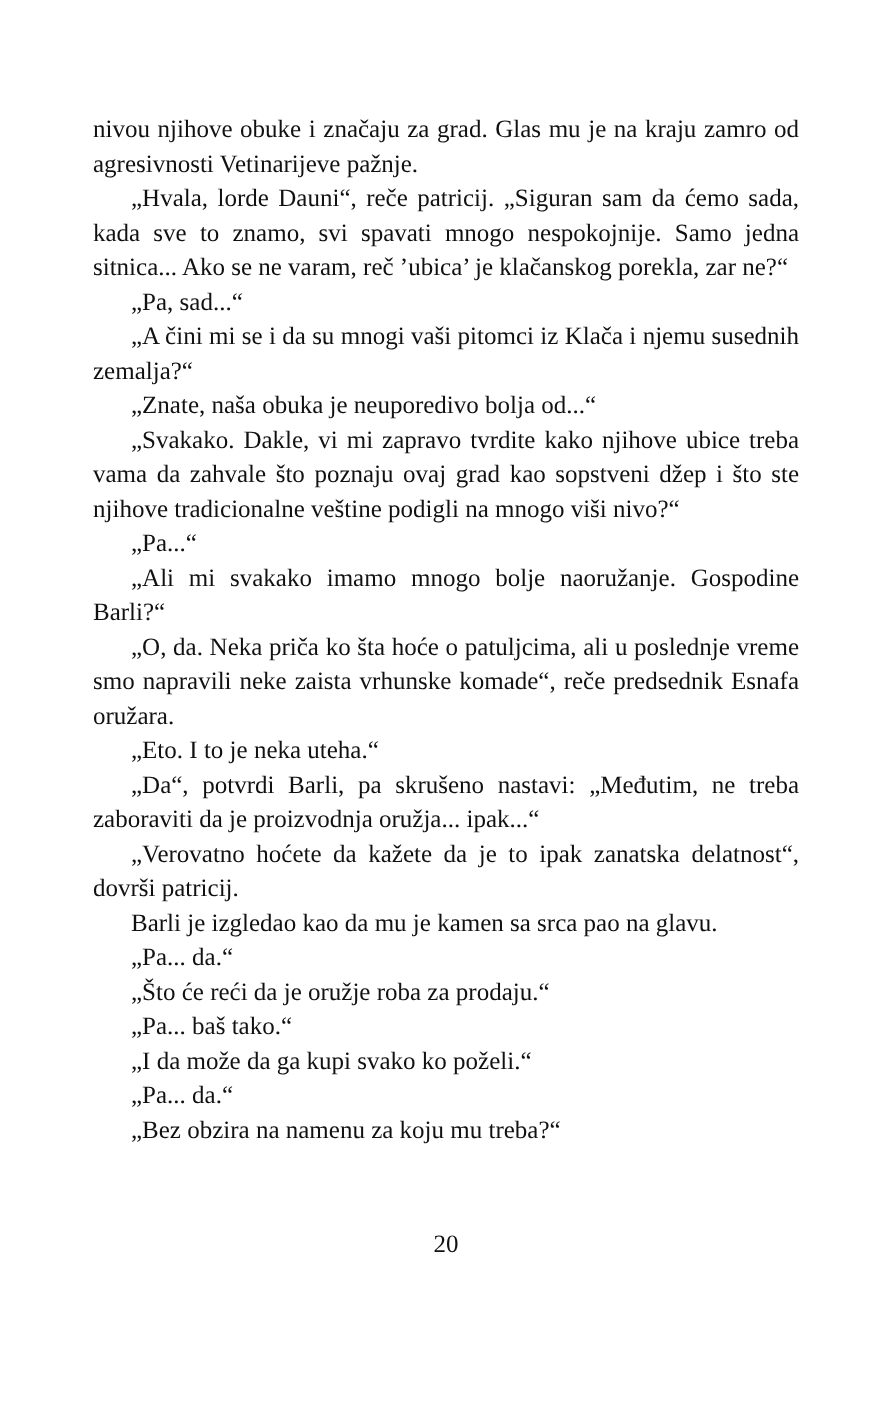nivou njihove obuke i značaju za grad. Glas mu je na kraju zamro od agresivnosti Vetinarijeve pažnje.
„Hvala, lorde Dauni“, reče patricij. „Siguran sam da ćemo sada, kada sve to znamo, svi spavati mnogo nespokojnije. Samo jedna sitnica... Ako se ne varam, reč ’ubica’ je klačanskog porekla, zar ne?“
„Pa, sad...“
„A čini mi se i da su mnogi vaši pitomci iz Klača i njemu susednih zemalja?“
„Znate, naša obuka je neuporedivo bolja od...“
„Svakako. Dakle, vi mi zapravo tvrdite kako njihove ubice treba vama da zahvale što poznaju ovaj grad kao sopstveni džep i što ste njihove tradicionalne veštine podigli na mnogo viši nivo?“
„Pa...“
„Ali mi svakako imamo mnogo bolje naoružanje. Gospodine Barli?“
„O, da. Neka priča ko šta hoće o patuljcima, ali u poslednje vreme smo napravili neke zaista vrhunske komade“, reče predsednik Esnafa oružara.
„Eto. I to je neka uteha.“
„Da“, potvrdi Barli, pa skrušeno nastavi: „Međutim, ne treba zaboraviti da je proizvodnja oružja... ipak...“
„Verovatno hoćete da kažete da je to ipak zanatska delatnost“, dovrši patricij.
Barli je izgledao kao da mu je kamen sa srca pao na glavu.
„Pa... da.“
„Što će reći da je oružje roba za prodaju.“
„Pa... baš tako.“
„I da može da ga kupi svako ko poželi.“
„Pa... da.“
„Bez obzira na namenu za koju mu treba?“
20